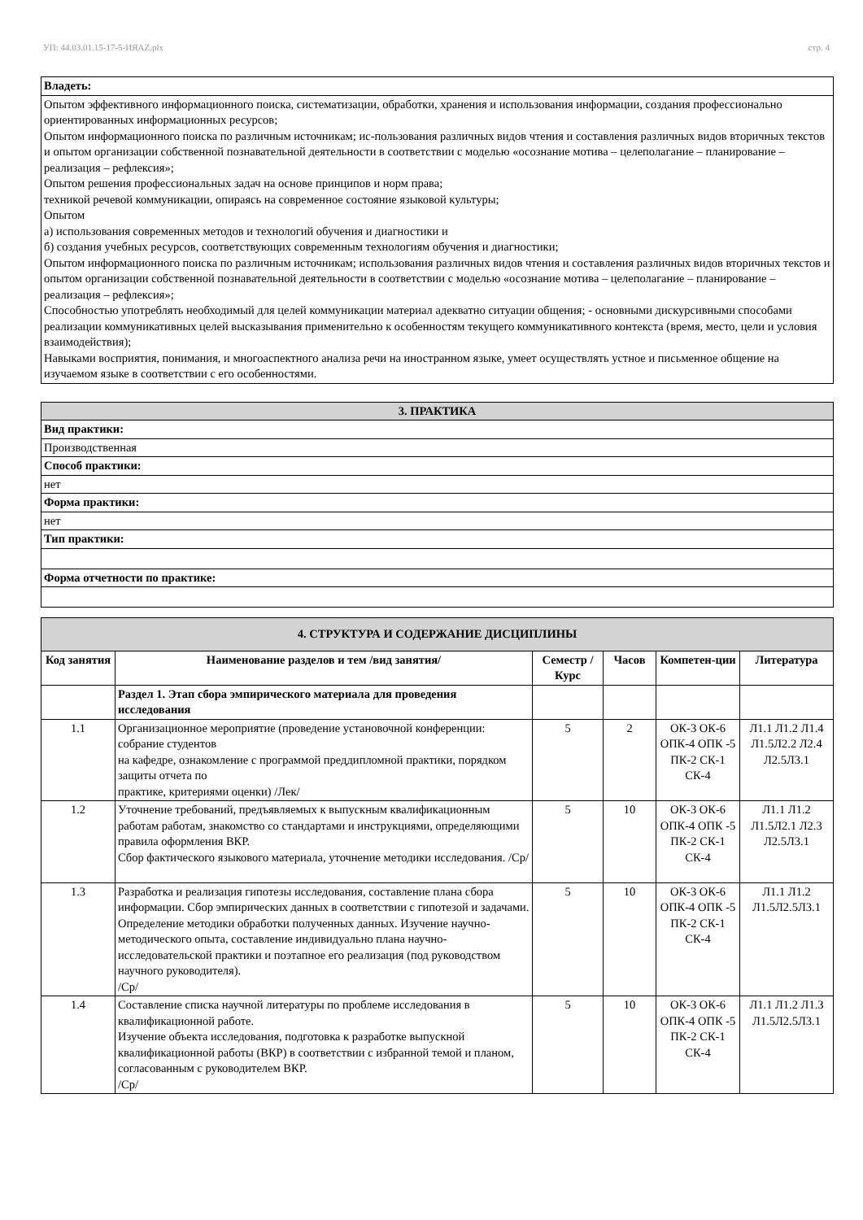УП: 44.03.01.15-17-5-ИЯAZ.plx стр. 4
| Владеть: |
| Опытом эффективного информационного поиска, систематизации, обработки, хранения и использования информации, создания профессионально ориентированных информационных ресурсов; Опытом информационного поиска по различным источникам; ис-пользования различных видов чтения и составления различных видов вторичных текстов и опытом организации собственной познавательной деятельности в соответствии с моделью «осознание мотива – целеполагание – планирование – реализация – рефлексия»; Опытом решения профессиональных задач на основе принципов и норм права; техникой речевой коммуникации, опираясь на современное состояние языковой культуры; Опытом а) использования современных методов и технологий обучения и диагностики и б) создания учебных ресурсов, соответствующих современным технологиям обучения и диагностики; Опытом информационного поиска по различным источникам; использования различных видов чтения и составления различных видов вторичных текстов и опытом организации собственной познавательной деятельности в соответствии с моделью «осознание мотива – целеполагание – планирование – реализация – рефлексия»; Способностью употреблять необходимый для целей коммуникации материал адекватно ситуации общения; - основными дискурсивными способами реализации коммуникативных целей высказывания применительно к особенностям текущего коммуникативного контекста (время, место, цели и условия взаимодействия); Навыками восприятия, понимания, и многоаспектного анализа речи на иностранном языке, умеет осуществлять устное и письменное общение на изучаемом языке в соответствии с его особенностями. |
| 3. ПРАКТИКА |
| Вид практики: |
| Производственная |
| Способ практики: |
| нет |
| Форма практики: |
| нет |
| Тип практики: |
| Форма отчетности по практике: |
| 4. СТРУКТУРА И СОДЕРЖАНИЕ ДИСЦИПЛИНЫ | | | | | |
| Код занятия | Наименование разделов и тем /вид занятия/ | Семестр / Курс | Часов | Компетен-ции | Литература |
| | Раздел 1. Этап сбора эмпирического материала для проведения исследования | | | | |
| 1.1 | Организационное мероприятие (проведение установочной конференции: собрание студентов на кафедре, ознакомление с программой преддипломной практики, порядком защиты отчета по практике, критериями оценки) /Лек/ | 5 | 2 | ОК-3 ОК-6 ОПК-4 ОПК -5 ПК-2 СК-1 СК-4 | Л1.1 Л1.2 Л1.4 Л1.5Л2.2 Л2.4 Л2.5Л3.1 |
| 1.2 | Уточнение требований, предъявляемых к выпускным квалификационным работам работам, знакомство со стандартами и инструкциями, определяющими правила оформления ВКР. Сбор фактического языкового материала, уточнение методики исследования. /Ср/ | 5 | 10 | ОК-3 ОК-6 ОПК-4 ОПК -5 ПК-2 СК-1 СК-4 | Л1.1 Л1.2 Л1.5Л2.1 Л2.3 Л2.5Л3.1 |
| 1.3 | Разработка и реализация гипотезы исследования, составление плана сбора информации. Сбор эмпирических данных в соответствии с гипотезой и задачами. Определение методики обработки полученных данных. Изучение научно-методического опыта, составление индивидуально плана научно- исследовательской практики и поэтапное его реализация (под руководством научного руководителя). /Ср/ | 5 | 10 | ОК-3 ОК-6 ОПК-4 ОПК -5 ПК-2 СК-1 СК-4 | Л1.1 Л1.2 Л1.5Л2.5Л3.1 |
| 1.4 | Составление списка научной литературы по проблеме исследования в квалификационной работе. Изучение объекта исследования, подготовка к разработке выпускной квалификационной работы (ВКР) в соответствии с избранной темой и планом, согласованным с руководителем ВКР. /Ср/ | 5 | 10 | ОК-3 ОК-6 ОПК-4 ОПК -5 ПК-2 СК-1 СК-4 | Л1.1 Л1.2 Л1.3 Л1.5Л2.5Л3.1 |